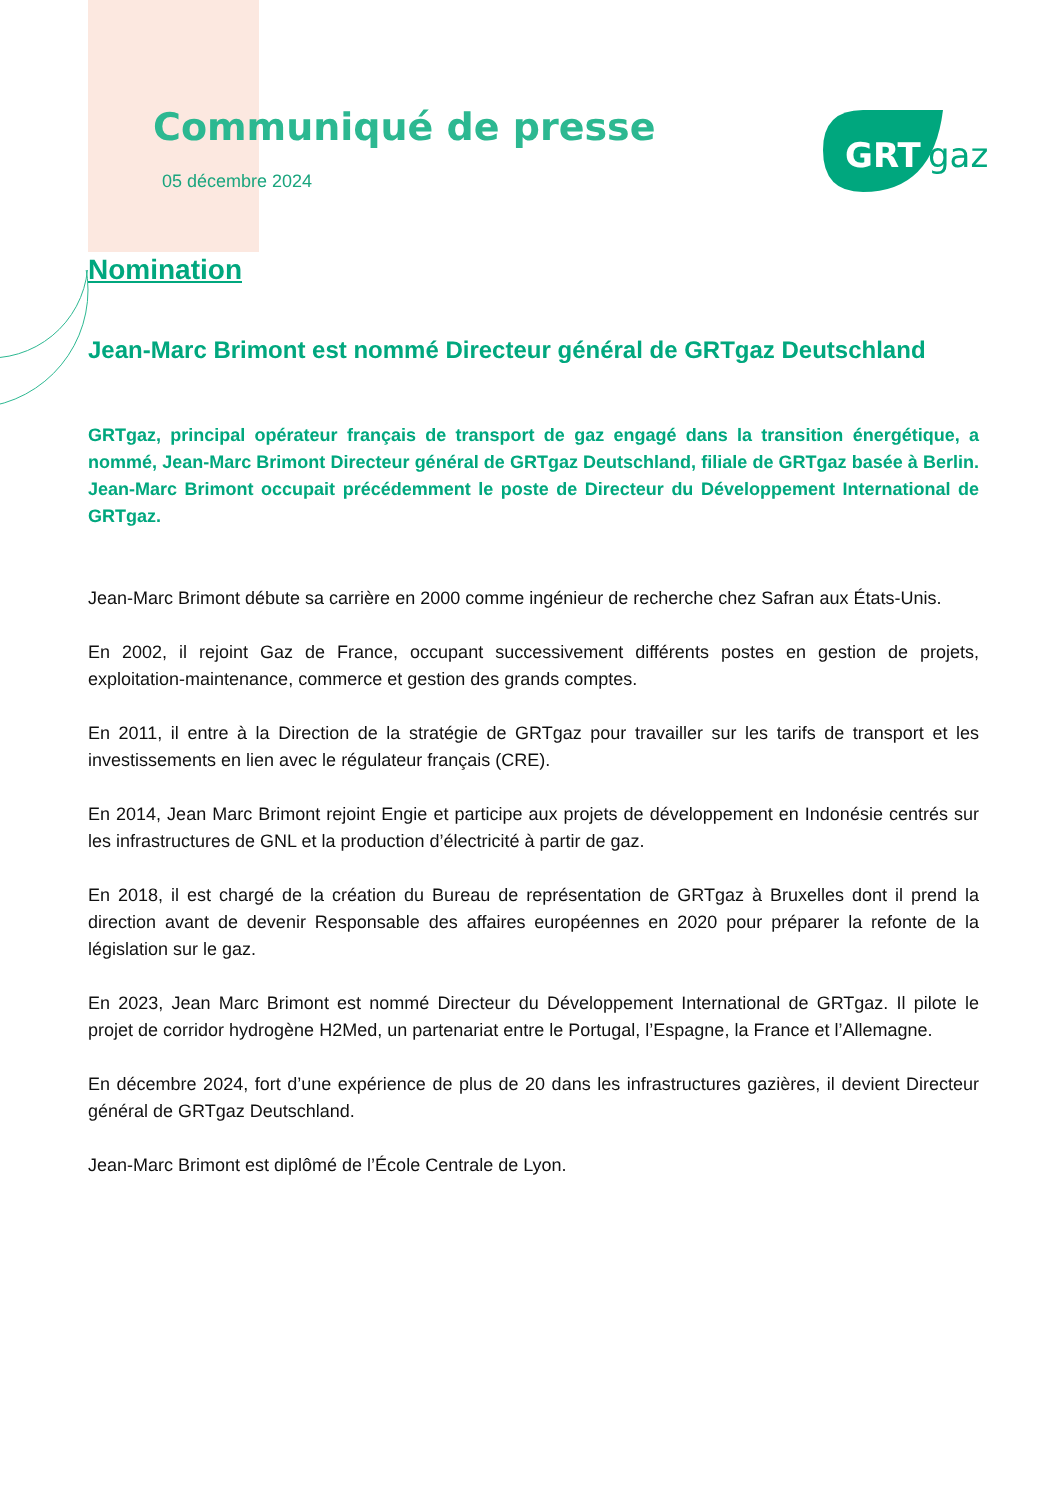GRT
gaz
Communiqué de presse
05 décembre 2024
Nomination
Jean-Marc Brimont est nommé Directeur général de GRTgaz Deutschland
GRTgaz, principal opérateur français de transport de gaz engagé dans la transition énergétique, a nommé, Jean-Marc Brimont Directeur général de GRTgaz Deutschland, filiale de GRTgaz basée à Berlin. Jean-Marc Brimont occupait précédemment le poste de Directeur du Développement International de GRTgaz.
Jean-Marc Brimont débute sa carrière en 2000 comme ingénieur de recherche chez Safran aux États-Unis.
En 2002, il rejoint Gaz de France, occupant successivement différents postes en gestion de projets, exploitation-maintenance, commerce et gestion des grands comptes.
En 2011, il entre à la Direction de la stratégie de GRTgaz pour travailler sur les tarifs de transport et les investissements en lien avec le régulateur français (CRE).
En 2014, Jean Marc Brimont rejoint Engie et participe aux projets de développement en Indonésie centrés sur les infrastructures de GNL et la production d’électricité à partir de gaz.
En 2018, il est chargé de la création du Bureau de représentation de GRTgaz à Bruxelles dont il prend la direction avant de devenir Responsable des affaires européennes en 2020 pour préparer la refonte de la législation sur le gaz.
En 2023, Jean Marc Brimont est nommé Directeur du Développement International de GRTgaz. Il pilote le projet de corridor hydrogène H2Med, un partenariat entre le Portugal, l’Espagne, la France et l’Allemagne.
En décembre 2024, fort d’une expérience de plus de 20 dans les infrastructures gazières, il devient Directeur général de GRTgaz Deutschland.
Jean-Marc Brimont est diplômé de l’École Centrale de Lyon.